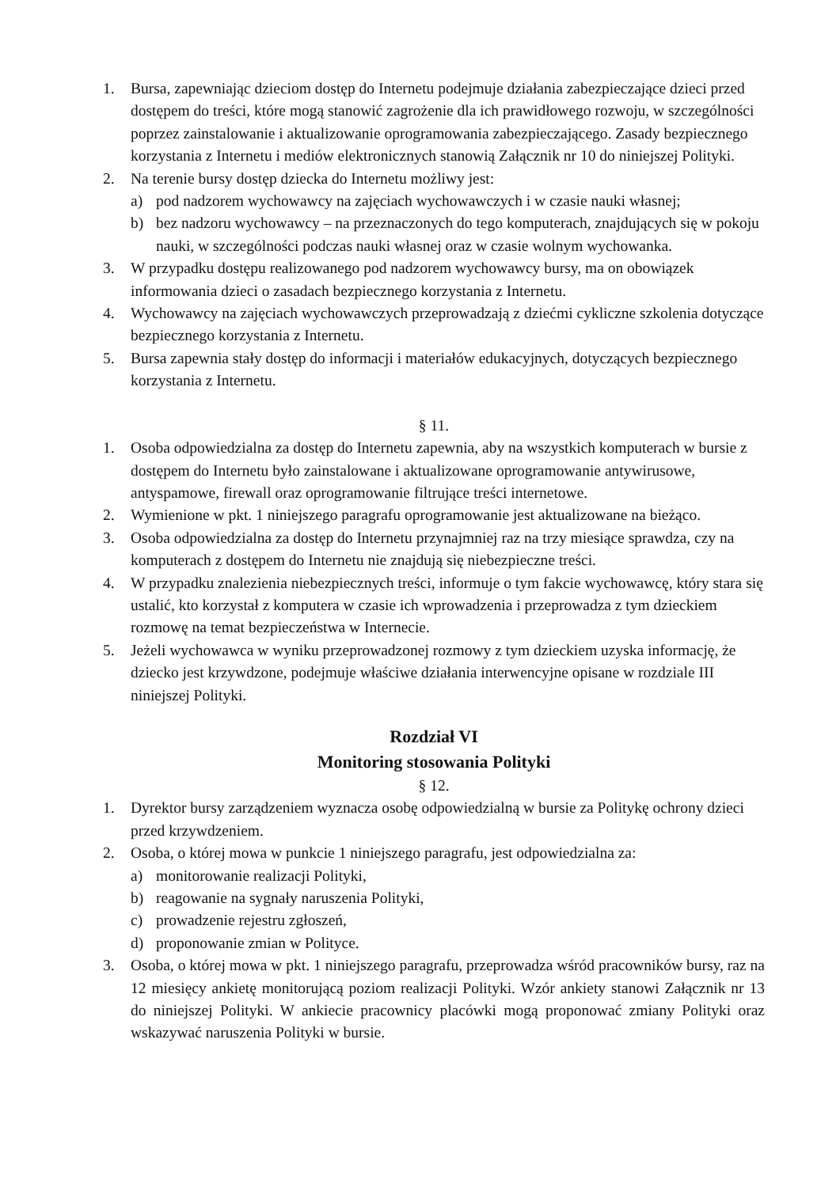1. Bursa, zapewniając dzieciom dostęp do Internetu podejmuje działania zabezpieczające dzieci przed dostępem do treści, które mogą stanowić zagrożenie dla ich prawidłowego rozwoju, w szczególności poprzez zainstalowanie i aktualizowanie oprogramowania zabezpieczającego. Zasady bezpiecznego korzystania z Internetu i mediów elektronicznych stanowią Załącznik nr 10 do niniejszej Polityki.
2. Na terenie bursy dostęp dziecka do Internetu możliwy jest:
a) pod nadzorem wychowawcy na zajęciach wychowawczych i w czasie nauki własnej;
b) bez nadzoru wychowawcy – na przeznaczonych do tego komputerach, znajdujących się w pokoju nauki, w szczególności podczas nauki własnej oraz w czasie wolnym wychowanka.
3. W przypadku dostępu realizowanego pod nadzorem wychowawcy bursy, ma on obowiązek informowania dzieci o zasadach bezpiecznego korzystania z Internetu.
4. Wychowawcy na zajęciach wychowawczych przeprowadzają z dziećmi cykliczne szkolenia dotyczące bezpiecznego korzystania z Internetu.
5. Bursa zapewnia stały dostęp do informacji i materiałów edukacyjnych, dotyczących bezpiecznego korzystania z Internetu.
§ 11.
1. Osoba odpowiedzialna za dostęp do Internetu zapewnia, aby na wszystkich komputerach w bursie z dostępem do Internetu było zainstalowane i aktualizowane oprogramowanie antywirusowe, antyspamowe, firewall oraz oprogramowanie filtrujące treści internetowe.
2. Wymienione w pkt. 1 niniejszego paragrafu oprogramowanie jest aktualizowane na bieżąco.
3. Osoba odpowiedzialna za dostęp do Internetu przynajmniej raz na trzy miesiące sprawdza, czy na komputerach z dostępem do Internetu nie znajdują się niebezpieczne treści.
4. W przypadku znalezienia niebezpiecznych treści, informuje o tym fakcie wychowawcę, który stara się ustalić, kto korzystał z komputera w czasie ich wprowadzenia i przeprowadza z tym dzieckiem rozmowę na temat bezpieczeństwa w Internecie.
5. Jeżeli wychowawca w wyniku przeprowadzonej rozmowy z tym dzieckiem uzyska informację, że dziecko jest krzywdzone, podejmuje właściwe działania interwencyjne opisane w rozdziale III niniejszej Polityki.
Rozdział VI
Monitoring stosowania Polityki
§ 12.
1. Dyrektor bursy zarządzeniem wyznacza osobę odpowiedzialną w bursie za Politykę ochrony dzieci przed krzywdzeniem.
2. Osoba, o której mowa w punkcie 1 niniejszego paragrafu, jest odpowiedzialna za:
a) monitorowanie realizacji Polityki,
b) reagowanie na sygnały naruszenia Polityki,
c) prowadzenie rejestru zgłoszeń,
d) proponowanie zmian w Polityce.
3. Osoba, o której mowa w pkt. 1 niniejszego paragrafu, przeprowadza wśród pracowników bursy, raz na 12 miesięcy ankietę monitorującą poziom realizacji Polityki. Wzór ankiety stanowi Załącznik nr 13 do niniejszej Polityki. W ankiecie pracownicy placówki mogą proponować zmiany Polityki oraz wskazywać naruszenia Polityki w bursie.